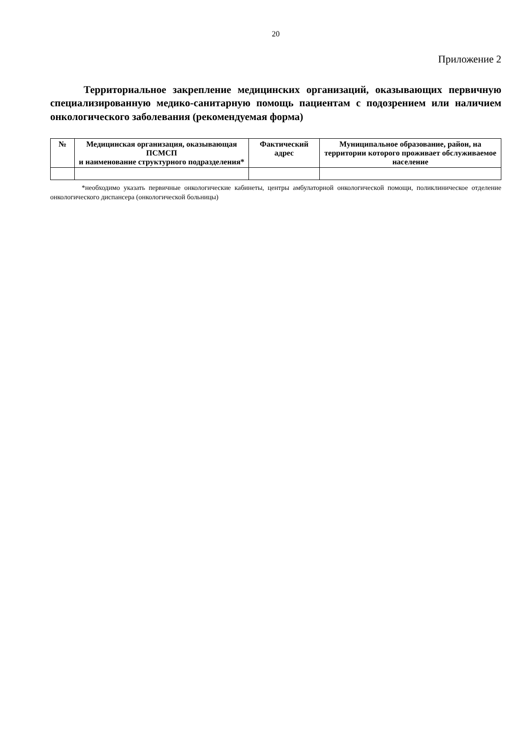20
Приложение 2
Территориальное закрепление медицинских организаций, оказывающих первичную специализированную медико-санитарную помощь пациентам с подозрением или наличием онкологического заболевания (рекомендуемая форма)
| № | Медицинская организация, оказывающая ПСМСП и наименование структурного подразделения* | Фактический адрес | Муниципальное образование, район, на территории которого проживает обслуживаемое население |
| --- | --- | --- | --- |
*необходимо указать первичные онкологические кабинеты, центры амбулаторной онкологической помощи, поликлиническое отделение онкологического диспансера (онкологической больницы)